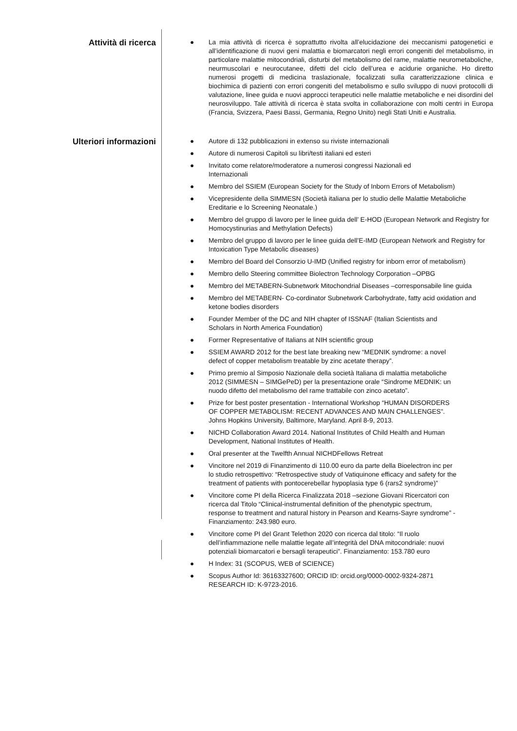Attività di ricerca
● La mia attività di ricerca è soprattutto rivolta all’elucidazione dei meccanismi patogenetici e all’identificazione di nuovi geni malattia e biomarcatori negli errori congeniti del metabolismo, in particolare malattie mitocondriali, disturbi del metabolismo del rame, malattie neurometaboliche, neurmuscolari e neurocutanee, difetti del ciclo dell’urea e acidurie organiche. Ho diretto numerosi progetti di medicina traslazionale, focalizzati sulla caratterizzazione clinica e biochimica di pazienti con errori congeniti del metabolismo e sullo sviluppo di nuovi protocolli di valutazione, linee guida e nuovi approcci terapeutici nelle malattie metaboliche e nei disordini del neurosviluppo. Tale attività di ricerca è stata svolta in collaborazione con molti centri in Europa (Francia, Svizzera, Paesi Bassi, Germania, Regno Unito) negli Stati Uniti e Australia.
Ulteriori informazioni
● Autore di 132 pubblicazioni in extenso su riviste internazionali
● Autore di numerosi Capitoli su libri/testi italiani ed esteri
● Invitato come relatore/moderatore a numerosi congressi Nazionali ed
Internazionali
● Membro del SSIEM (European Society for the Study of Inborn Errors of Metabolism)
● Vicepresidente della SIMMESN (Società italiana per lo studio delle Malattie Metaboliche Ereditarie e lo Screening Neonatale.)
● Membro del gruppo di lavoro per le linee guida dell’ E-HOD (European Network and Registry for Homocystinurias and Methylation Defects)
● Membro del gruppo di lavoro per le linee guida dell’E-IMD (European Network and Registry for Intoxication Type Metabolic diseases)
● Membro del Board del Consorzio U-IMD (Unified registry for inborn error of metabolism)
● Membro dello Steering committee Biolectron Technology Corporation –OPBG
● Membro del METABERN-Subnetwork Mitochondrial Diseases –corresponsabile line guida
● Membro del METABERN- Co-cordinator Subnetwork Carbohydrate, fatty acid oxidation and ketone bodies disorders
● Founder Member of the DC and NIH chapter of ISSNAF (Italian Scientists and
Scholars in North America Foundation)
● Former Representative of Italians at NIH scientific group
● SSIEM AWARD 2012 for the best late breaking new “MEDNIK syndrome: a novel
defect of copper metabolism treatable by zinc acetate therapy”.
● Primo premio al Simposio Nazionale della società Italiana di malattia metaboliche
2012 (SIMMESN – SIMGePeD) per la presentazione orale “Sindrome MEDNIK: un
nuodo difetto del metabolismo del rame trattabile con zinco acetato”.
● Prize for best poster presentation - International Workshop “HUMAN DISORDERS
OF COPPER METABOLISM: RECENT ADVANCES AND MAIN CHALLENGES”.
Johns Hopkins University, Baltimore, Maryland. April 8-9, 2013.
● NICHD Collaboration Award 2014. National Institutes of Child Health and Human
Development, National Institutes of Health.
● Oral presenter at the Twelfth Annual NICHDFellows Retreat
● Vincitore nel 2019 di Finanzimento di 110.00 euro da parte della Bioelectron inc per
lo studio retrospettivo: “Retrospective study of Vatiquinone efficacy and safety for the
treatment of patients with pontocerebellar hypoplasia type 6 (rars2 syndrome)”
● Vincitore come PI della Ricerca Finalizzata 2018 –sezione Giovani Ricercatori con
ricerca dal Titolo “Clinical-instrumental definition of the phenotypic spectrum,
response to treatment and natural history in Pearson and Kearns-Sayre syndrome” -
Finanziamento: 243.980 euro.
● Vincitore come PI del Grant Telethon 2020 con ricerca dal titolo: “Il ruolo
dell’infiammazione nelle malattie legate all’integrità del DNA mitocondriale: nuovi
potenziali biomarcatori e bersagli terapeutici”. Finanziamento: 153.780 euro
● H Index: 31 (SCOPUS, WEB of SCIENCE)
● Scopus Author Id: 36163327600; ORCID ID: orcid.org/0000-0002-9324-2871
RESEARCH ID: K-9723-2016.